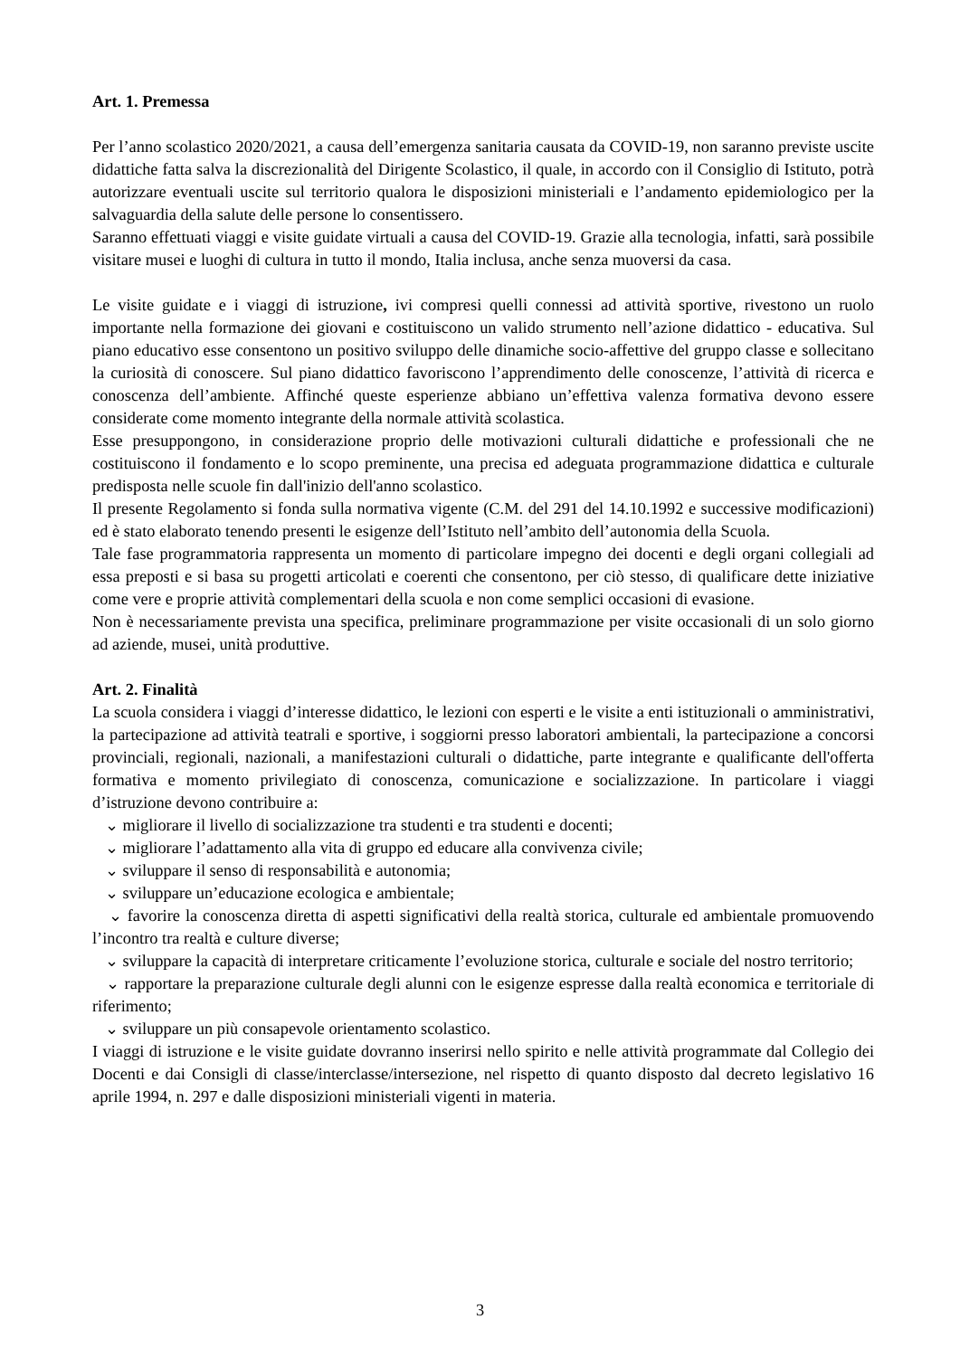Art. 1. Premessa
Per l’anno scolastico 2020/2021, a causa dell’emergenza sanitaria causata da COVID-19, non saranno previste uscite didattiche fatta salva la discrezionalità del Dirigente Scolastico, il quale, in accordo con il Consiglio di Istituto, potrà autorizzare eventuali uscite sul territorio qualora le disposizioni ministeriali e l’andamento epidemiologico per la salvaguardia della salute delle persone lo consentissero.
Saranno effettuati viaggi e visite guidate virtuali a causa del COVID-19. Grazie alla tecnologia, infatti, sarà possibile visitare musei e luoghi di cultura in tutto il mondo, Italia inclusa, anche senza muoversi da casa.
Le visite guidate e i viaggi di istruzione, ivi compresi quelli connessi ad attività sportive, rivestono un ruolo importante nella formazione dei giovani e costituiscono un valido strumento nell’azione didattico - educativa. Sul piano educativo esse consentono un positivo sviluppo delle dinamiche socio-affettive del gruppo classe e sollecitano la curiosità di conoscere. Sul piano didattico favoriscono l’apprendimento delle conoscenze, l’attività di ricerca e conoscenza dell’ambiente. Affinché queste esperienze abbiano un’effettiva valenza formativa devono essere considerate come momento integrante della normale attività scolastica.
Esse presuppongono, in considerazione proprio delle motivazioni culturali didattiche e professionali che ne costituiscono il fondamento e lo scopo preminente, una precisa ed adeguata programmazione didattica e culturale predisposta nelle scuole fin dall'inizio dell'anno scolastico.
Il presente Regolamento si fonda sulla normativa vigente (C.M. del 291 del 14.10.1992 e successive modificazioni) ed è stato elaborato tenendo presenti le esigenze dell’Istituto nell’ambito dell’autonomia della Scuola.
Tale fase programmatoria rappresenta un momento di particolare impegno dei docenti e degli organi collegiali ad essa preposti e si basa su progetti articolati e coerenti che consentono, per ciò stesso, di qualificare dette iniziative come vere e proprie attività complementari della scuola e non come semplici occasioni di evasione.
Non è necessariamente prevista una specifica, preliminare programmazione per visite occasionali di un solo giorno ad aziende, musei, unità produttive.
Art. 2. Finalità
La scuola considera i viaggi d’interesse didattico, le lezioni con esperti e le visite a enti istituzionali o amministrativi, la partecipazione ad attività teatrali e sportive, i soggiorni presso laboratori ambientali, la partecipazione a concorsi provinciali, regionali, nazionali, a manifestazioni culturali o didattiche, parte integrante e qualificante dell'offerta formativa e momento privilegiato di conoscenza, comunicazione e socializzazione. In particolare i viaggi d’istruzione devono contribuire a:
⌄ migliorare il livello di socializzazione tra studenti e tra studenti e docenti;
⌄ migliorare l’adattamento alla vita di gruppo ed educare alla convivenza civile;
⌄ sviluppare il senso di responsabilità e autonomia;
⌄ sviluppare un’educazione ecologica e ambientale;
⌄ favorire la conoscenza diretta di aspetti significativi della realtà storica, culturale ed ambientale promuovendo l’incontro tra realtà e culture diverse;
⌄ sviluppare la capacità di interpretare criticamente l’evoluzione storica, culturale e sociale del nostro territorio;
⌄ rapportare la preparazione culturale degli alunni con le esigenze espresse dalla realtà economica e territoriale di riferimento;
⌄ sviluppare un più consapevole orientamento scolastico.
I viaggi di istruzione e le visite guidate dovranno inserirsi nello spirito e nelle attività programmate dal Collegio dei Docenti e dai Consigli di classe/interclasse/intersezione, nel rispetto di quanto disposto dal decreto legislativo 16 aprile 1994, n. 297 e dalle disposizioni ministeriali vigenti in materia.
3